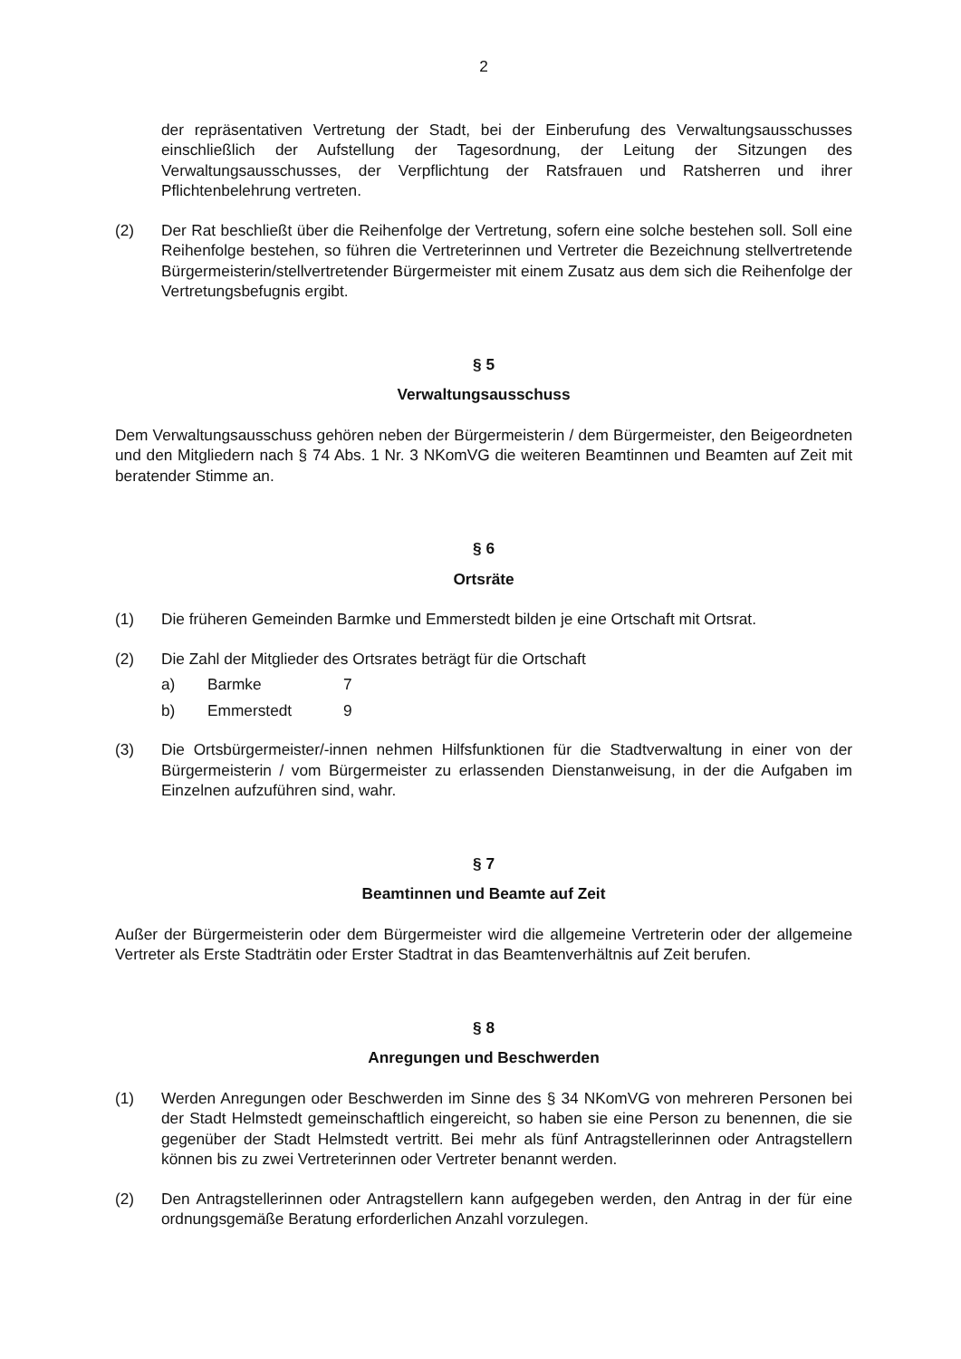2
der repräsentativen Vertretung der Stadt, bei der Einberufung des Verwaltungsausschusses einschließlich der Aufstellung der Tagesordnung, der Leitung der Sitzungen des Verwaltungsausschusses, der Verpflichtung der Ratsfrauen und Ratsherren und ihrer Pflichtenbelehrung vertreten.
(2) Der Rat beschließt über die Reihenfolge der Vertretung, sofern eine solche bestehen soll. Soll eine Reihenfolge bestehen, so führen die Vertreterinnen und Vertreter die Bezeichnung stellvertretende Bürgermeisterin/stellvertretender Bürgermeister mit einem Zusatz aus dem sich die Reihenfolge der Vertretungsbefugnis ergibt.
§ 5
Verwaltungsausschuss
Dem Verwaltungsausschuss gehören neben der Bürgermeisterin / dem Bürgermeister, den Beigeordneten und den Mitgliedern nach § 74 Abs. 1 Nr. 3 NKomVG die weiteren Beamtinnen und Beamten auf Zeit mit beratender Stimme an.
§ 6
Ortsräte
(1) Die früheren Gemeinden Barmke und Emmerstedt bilden je eine Ortschaft mit Ortsrat.
(2) Die Zahl der Mitglieder des Ortsrates beträgt für die Ortschaft
a) Barmke 7
b) Emmerstedt 9
(3) Die Ortsbürgermeister/-innen nehmen Hilfsfunktionen für die Stadtverwaltung in einer von der Bürgermeisterin / vom Bürgermeister zu erlassenden Dienstanweisung, in der die Aufgaben im Einzelnen aufzuführen sind, wahr.
§ 7
Beamtinnen und Beamte auf Zeit
Außer der Bürgermeisterin oder dem Bürgermeister wird die allgemeine Vertreterin oder der allgemeine Vertreter als Erste Stadträtin oder Erster Stadtrat in das Beamtenverhältnis auf Zeit berufen.
§ 8
Anregungen und Beschwerden
(1) Werden Anregungen oder Beschwerden im Sinne des § 34 NKomVG von mehreren Personen bei der Stadt Helmstedt gemeinschaftlich eingereicht, so haben sie eine Person zu benennen, die sie gegenüber der Stadt Helmstedt vertritt. Bei mehr als fünf Antragstellerinnen oder Antragstellern können bis zu zwei Vertreterinnen oder Vertreter benannt werden.
(2) Den Antragstellerinnen oder Antragstellern kann aufgegeben werden, den Antrag in der für eine ordnungsgemäße Beratung erforderlichen Anzahl vorzulegen.